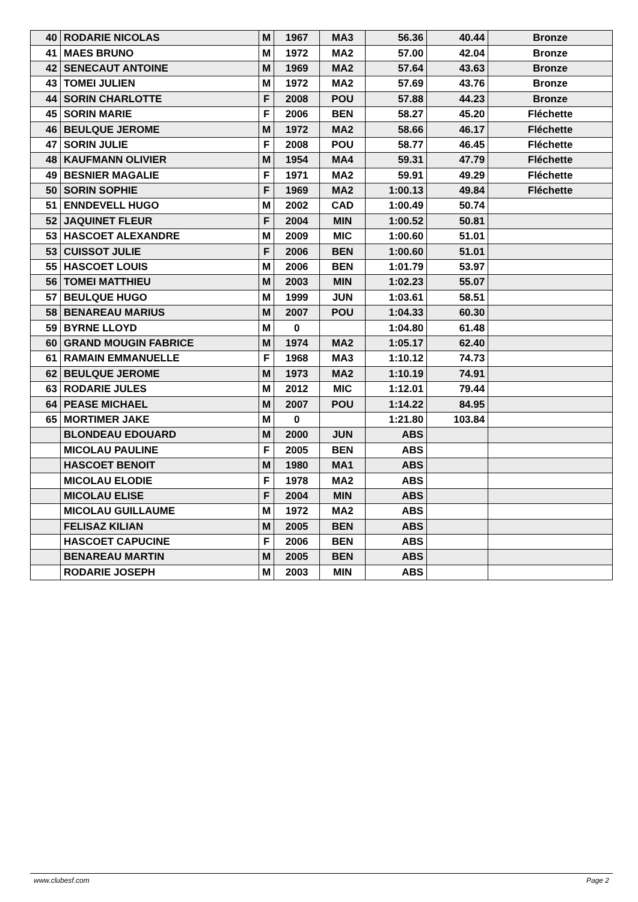| 40 | RODARIE NICOLAS | M | 1967 | MA3 | 56.36 | 40.44 | Bronze |
| 41 | MAES BRUNO | M | 1972 | MA2 | 57.00 | 42.04 | Bronze |
| 42 | SENECAUT ANTOINE | M | 1969 | MA2 | 57.64 | 43.63 | Bronze |
| 43 | TOMEI JULIEN | M | 1972 | MA2 | 57.69 | 43.76 | Bronze |
| 44 | SORIN CHARLOTTE | F | 2008 | POU | 57.88 | 44.23 | Bronze |
| 45 | SORIN MARIE | F | 2006 | BEN | 58.27 | 45.20 | Fléchette |
| 46 | BEULQUE JEROME | M | 1972 | MA2 | 58.66 | 46.17 | Fléchette |
| 47 | SORIN JULIE | F | 2008 | POU | 58.77 | 46.45 | Fléchette |
| 48 | KAUFMANN OLIVIER | M | 1954 | MA4 | 59.31 | 47.79 | Fléchette |
| 49 | BESNIER MAGALIE | F | 1971 | MA2 | 59.91 | 49.29 | Fléchette |
| 50 | SORIN SOPHIE | F | 1969 | MA2 | 1:00.13 | 49.84 | Fléchette |
| 51 | ENNDEVELL HUGO | M | 2002 | CAD | 1:00.49 | 50.74 | |
| 52 | JAQUINET FLEUR | F | 2004 | MIN | 1:00.52 | 50.81 | |
| 53 | HASCOET ALEXANDRE | M | 2009 | MIC | 1:00.60 | 51.01 | |
| 53 | CUISSOT JULIE | F | 2006 | BEN | 1:00.60 | 51.01 | |
| 55 | HASCOET LOUIS | M | 2006 | BEN | 1:01.79 | 53.97 | |
| 56 | TOMEI MATTHIEU | M | 2003 | MIN | 1:02.23 | 55.07 | |
| 57 | BEULQUE HUGO | M | 1999 | JUN | 1:03.61 | 58.51 | |
| 58 | BENAREAU MARIUS | M | 2007 | POU | 1:04.33 | 60.30 | |
| 59 | BYRNE LLOYD | M | 0 | | 1:04.80 | 61.48 | |
| 60 | GRAND MOUGIN FABRICE | M | 1974 | MA2 | 1:05.17 | 62.40 | |
| 61 | RAMAIN EMMANUELLE | F | 1968 | MA3 | 1:10.12 | 74.73 | |
| 62 | BEULQUE JEROME | M | 1973 | MA2 | 1:10.19 | 74.91 | |
| 63 | RODARIE JULES | M | 2012 | MIC | 1:12.01 | 79.44 | |
| 64 | PEASE MICHAEL | M | 2007 | POU | 1:14.22 | 84.95 | |
| 65 | MORTIMER JAKE | M | 0 | | 1:21.80 | 103.84 | |
| | BLONDEAU EDOUARD | M | 2000 | JUN | ABS | | |
| | MICOLAU PAULINE | F | 2005 | BEN | ABS | | |
| | HASCOET BENOIT | M | 1980 | MA1 | ABS | | |
| | MICOLAU ELODIE | F | 1978 | MA2 | ABS | | |
| | MICOLAU ELISE | F | 2004 | MIN | ABS | | |
| | MICOLAU GUILLAUME | M | 1972 | MA2 | ABS | | |
| | FELISAZ KILIAN | M | 2005 | BEN | ABS | | |
| | HASCOET CAPUCINE | F | 2006 | BEN | ABS | | |
| | BENAREAU MARTIN | M | 2005 | BEN | ABS | | |
| | RODARIE JOSEPH | M | 2003 | MIN | ABS | | |
www.clubesf.com Page 2